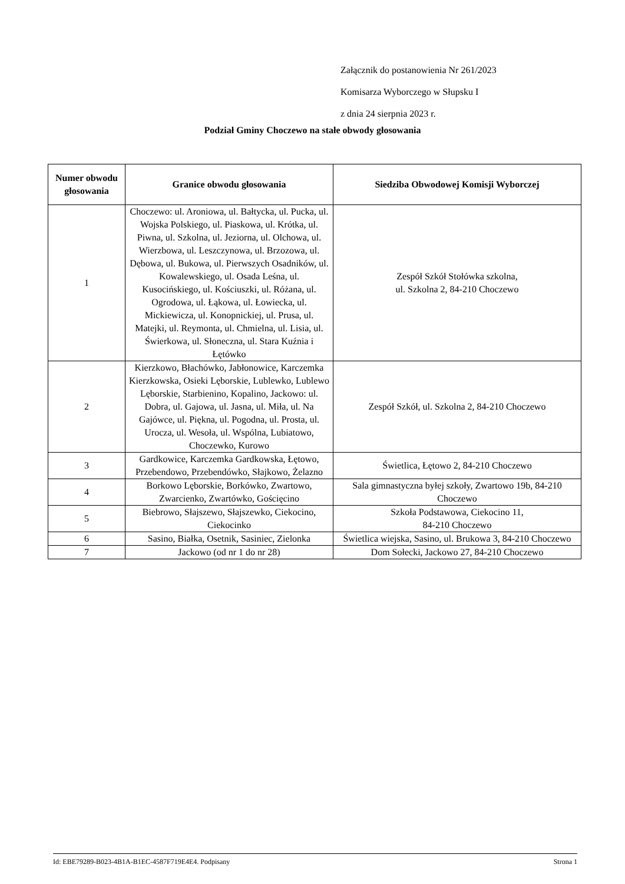Załącznik do postanowienia Nr 261/2023
Komisarza Wyborczego w Słupsku I
z dnia 24 sierpnia 2023 r.
Podział Gminy Choczewo na stałe obwody głosowania
| Numer obwodu głosowania | Granice obwodu głosowania | Siedziba Obwodowej Komisji Wyborczej |
| --- | --- | --- |
| 1 | Choczewo: ul. Aroniowa, ul. Bałtycka, ul. Pucka, ul. Wojska Polskiego, ul. Piaskowa, ul. Krótka, ul. Piwna, ul. Szkolna, ul. Jeziorna, ul. Olchowa, ul. Wierzbowa, ul. Leszczynowa, ul. Brzozowa, ul. Dębowa, ul. Bukowa, ul. Pierwszych Osadników, ul. Kowalewskiego, ul. Osada Leśna, ul. Kusocińskiego, ul. Kościuszki, ul. Różana, ul. Ogrodowa, ul. Łąkowa, ul. Łowiecka, ul. Mickiewicza, ul. Konopnickiej, ul. Prusa, ul. Matejki, ul. Reymonta, ul. Chmielna, ul. Lisia, ul. Świerkowa, ul. Słoneczna, ul. Stara Kuźnia i Łętówko | Zespół Szkół Stołówka szkolna, ul. Szkolna 2, 84-210 Choczewo |
| 2 | Kierzkowo, Błachówko, Jabłonowice, Karczemka Kierzkowska, Osieki Lęborskie, Lublewko, Lublewo Lęborskie, Starbienino, Kopalino, Jackowo: ul. Dobra, ul. Gajowa, ul. Jasna, ul. Miła, ul. Na Gajówce, ul. Piękna, ul. Pogodna, ul. Prosta, ul. Urocza, ul. Wesoła, ul. Wspólna, Lubiatowo, Choczewko, Kurowo | Zespół Szkół, ul. Szkolna 2, 84-210 Choczewo |
| 3 | Gardkowice, Karczemka Gardkowska, Łętowo, Przebendowo, Przebendówko, Słajkowo, Żelazno | Świetlica, Łętowo 2, 84-210 Choczewo |
| 4 | Borkowo Lęborskie, Borkówko, Zwartowo, Zwarcienko, Zwartówko, Gościęcino | Sala gimnastyczna byłej szkoły, Zwartowo 19b, 84-210 Choczewo |
| 5 | Biebrowo, Słajszewo, Słajszewko, Ciekocino, Ciekocinko | Szkoła Podstawowa, Ciekocino 11, 84-210 Choczewo |
| 6 | Sasino, Białka, Osetnik, Sasiniec, Zielonka | Świetlica wiejska, Sasino, ul. Brukowa 3, 84-210 Choczewo |
| 7 | Jackowo (od nr 1 do nr 28) | Dom Sołecki, Jackowo 27, 84-210 Choczewo |
Id: EBE79289-B023-4B1A-B1EC-4587F719E4E4. Podpisany Strona 1